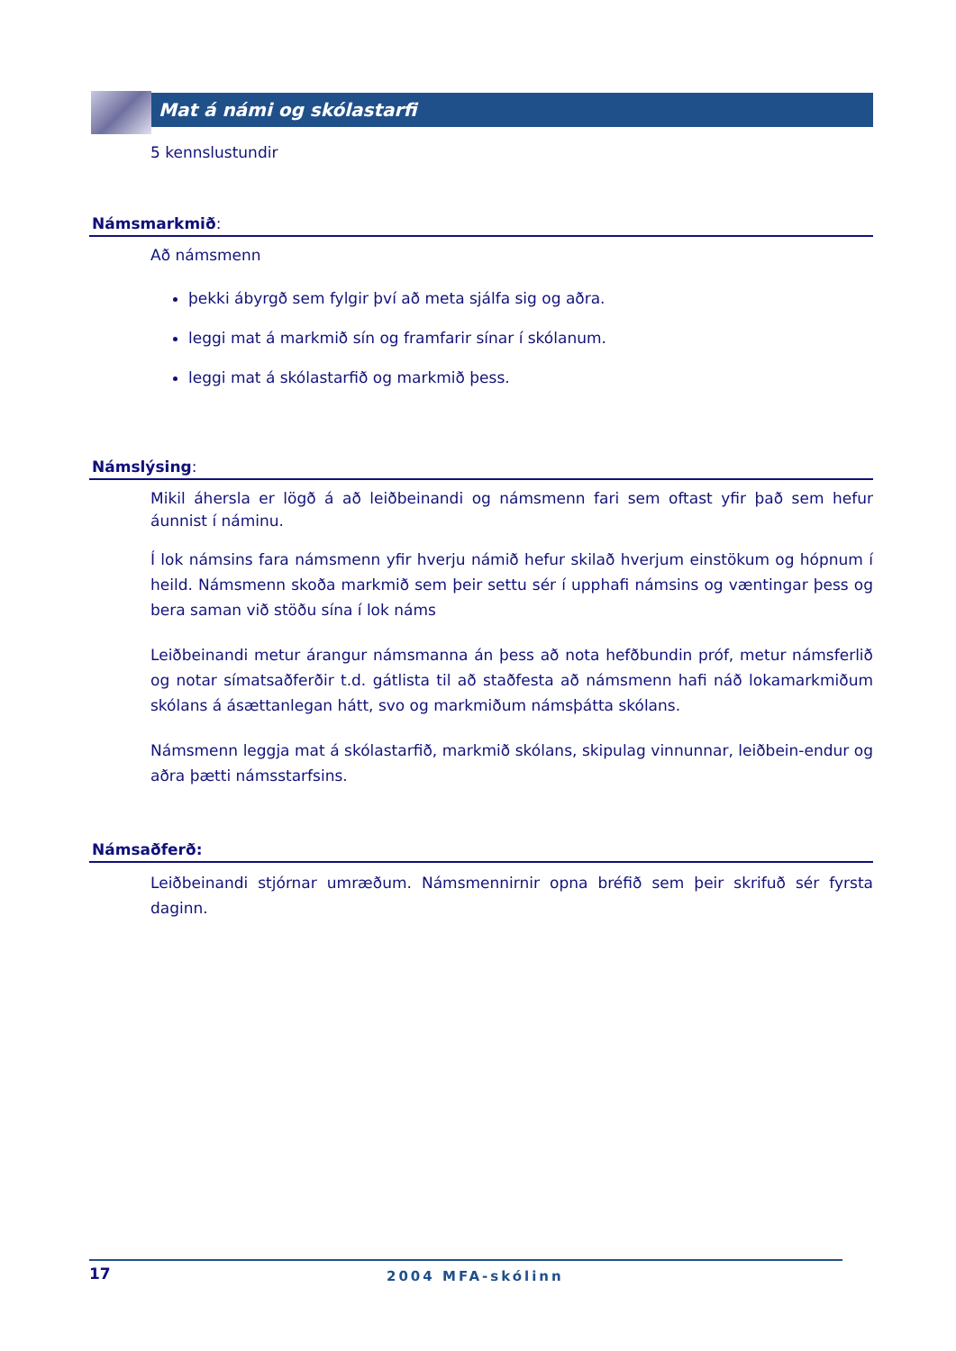Mat á námi og skólastarfi
5 kennslustundir
Námsmarkmið:
Að námsmenn
þekki ábyrgð sem fylgir því að meta sjálfa sig og aðra.
leggi mat á markmið sín og framfarir sínar í skólanum.
leggi mat á skólastarfið og markmið þess.
Námslýsing:
Mikil áhersla er lögð á að leiðbeinandi og námsmenn fari sem oftast yfir það sem hefur áunnist í náminu.
Í lok námsins fara námsmenn yfir hverju námið hefur skilað hverjum einstökum og hópnum í heild. Námsmenn skoða markmið sem þeir settu sér í upphafi námsins og væntingar þess og bera saman við stöðu sína í lok náms
Leiðbeinandi metur árangur námsmanna án þess að nota hefðbundin próf, metur námsferlið og notar símatsaðferðir t.d. gátlista til að staðfesta að námsmenn hafi náð lokamarkmiðum skólans á ásættanlegan hátt, svo og markmiðum námsþátta skólans.
Námsmenn leggja mat á skólastarfið, markmið skólans, skipulag vinnunnar, leiðbein-endur og aðra þætti námsstarfsins.
Námsaðferð:
Leiðbeinandi stjórnar umræðum. Námsmennirnir opna bréfið sem þeir skrifuð sér fyrsta daginn.
17 2004 MFA-skólinn